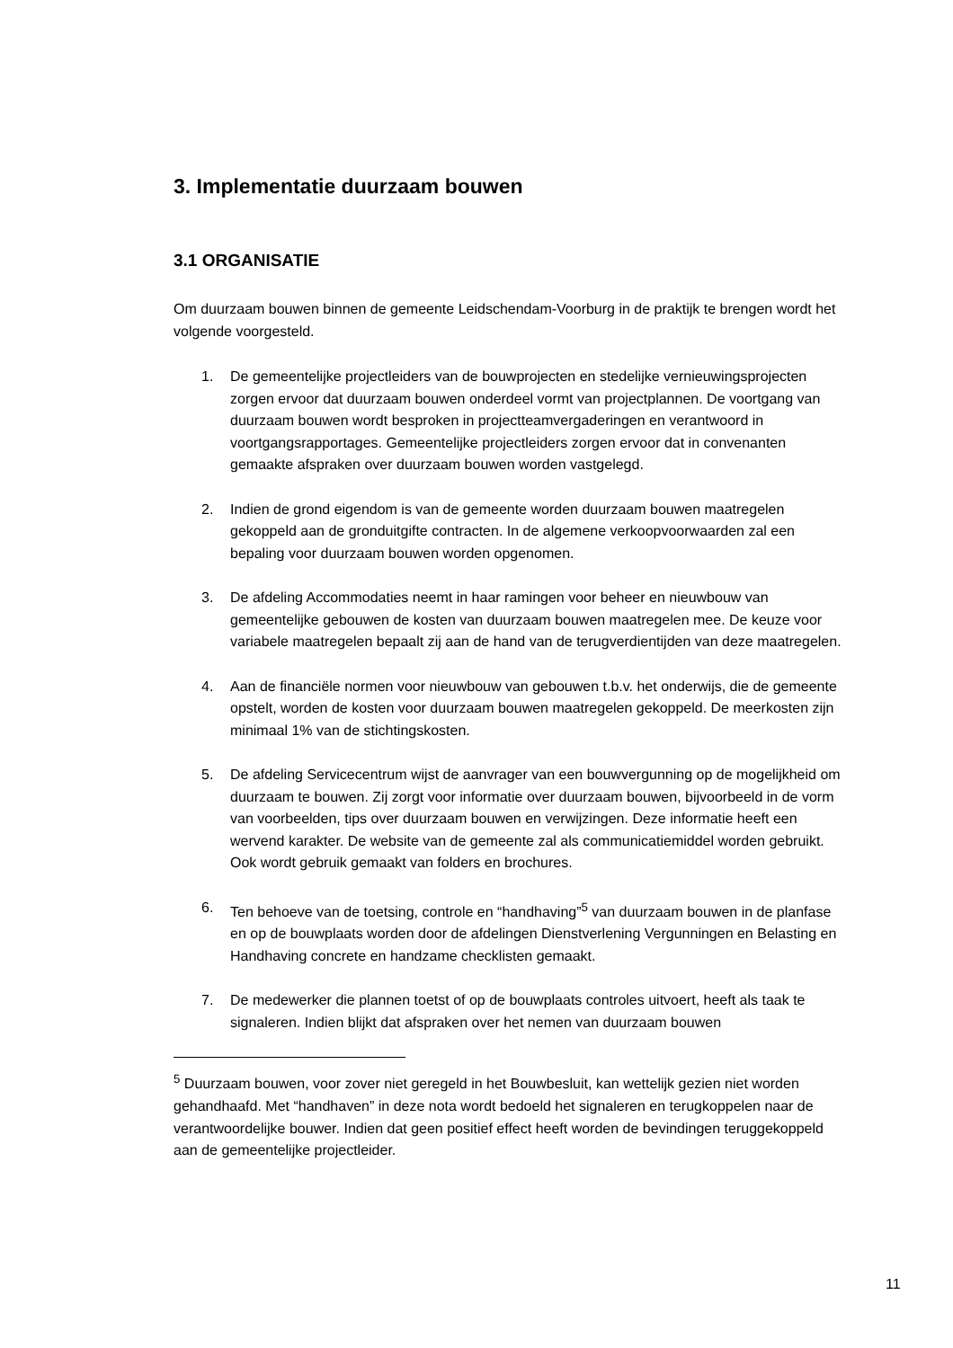3. Implementatie duurzaam bouwen
3.1 ORGANISATIE
Om duurzaam bouwen binnen de gemeente Leidschendam-Voorburg in de praktijk te brengen wordt het volgende voorgesteld.
1. De gemeentelijke projectleiders van de bouwprojecten en stedelijke vernieuwingsprojecten zorgen ervoor dat duurzaam bouwen onderdeel vormt van projectplannen. De voortgang van duurzaam bouwen wordt besproken in projectteamvergaderingen en verantwoord in voortgangsrapportages. Gemeentelijke projectleiders zorgen ervoor dat in convenanten gemaakte afspraken over duurzaam bouwen worden vastgelegd.
2. Indien de grond eigendom is van de gemeente worden duurzaam bouwen maatregelen gekoppeld aan de gronduitgifte contracten. In de algemene verkoopvoorwaarden zal een bepaling voor duurzaam bouwen worden opgenomen.
3. De afdeling Accommodaties neemt in haar ramingen voor beheer en nieuwbouw van gemeentelijke gebouwen de kosten van duurzaam bouwen maatregelen mee. De keuze voor variabele maatregelen bepaalt zij aan de hand van de terugverdientijden van deze maatregelen.
4. Aan de financiële normen voor nieuwbouw van gebouwen t.b.v. het onderwijs, die de gemeente opstelt, worden de kosten voor duurzaam bouwen maatregelen gekoppeld. De meerkosten zijn minimaal 1% van de stichtingskosten.
5. De afdeling Servicecentrum wijst de aanvrager van een bouwvergunning op de mogelijkheid om duurzaam te bouwen. Zij zorgt voor informatie over duurzaam bouwen, bijvoorbeeld in de vorm van voorbeelden, tips over duurzaam bouwen en verwijzingen. Deze informatie heeft een wervend karakter. De website van de gemeente zal als communicatiemiddel worden gebruikt. Ook wordt gebruik gemaakt van folders en brochures.
6. Ten behoeve van de toetsing, controle en “handhaving”<sup>5</sup> van duurzaam bouwen in de planfase en op de bouwplaats worden door de afdelingen Dienstverlening Vergunningen en Belasting en Handhaving concrete en handzame checklisten gemaakt.
7. De medewerker die plannen toetst of op de bouwplaats controles uitvoert, heeft als taak te signaleren. Indien blijkt dat afspraken over het nemen van duurzaam bouwen
<sup>5</sup> Duurzaam bouwen, voor zover niet geregeld in het Bouwbesluit, kan wettelijk gezien niet worden gehandhaafd. Met “handhaven” in deze nota wordt bedoeld het signaleren en terugkoppelen naar de verantwoordelijke bouwer. Indien dat geen positief effect heeft worden de bevindingen teruggekoppeld aan de gemeentelijke projectleider.
11